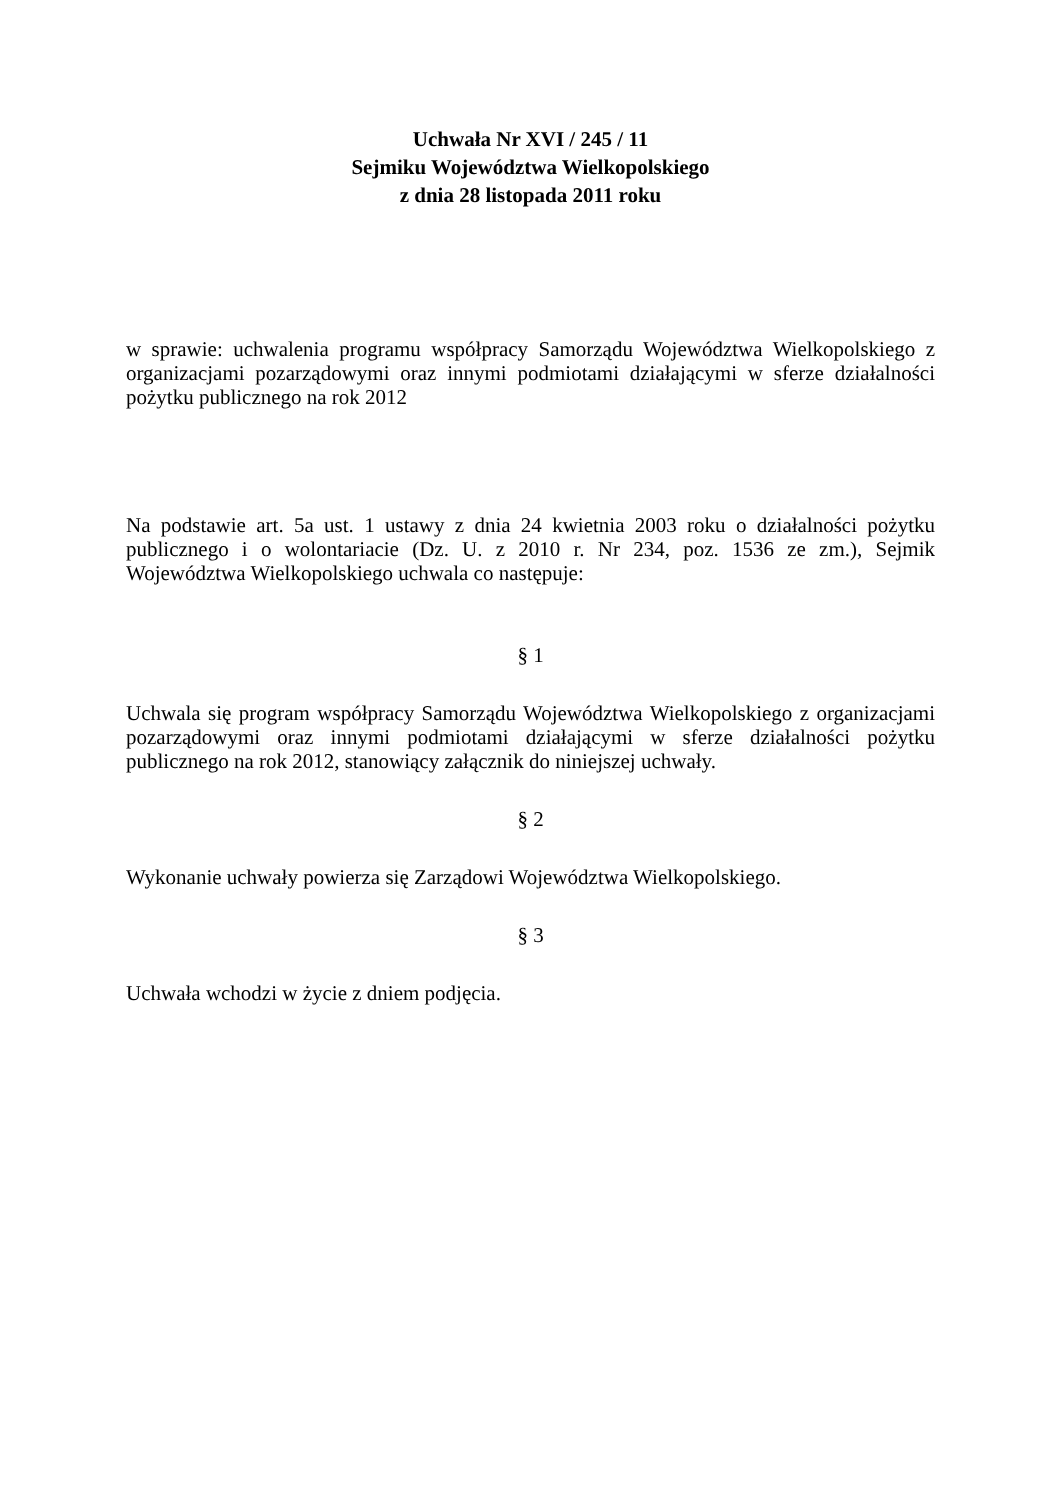Uchwała Nr XVI / 245 / 11
Sejmiku Województwa Wielkopolskiego
z dnia 28 listopada 2011 roku
w sprawie: uchwalenia programu współpracy Samorządu Województwa Wielkopolskiego z organizacjami pozarządowymi oraz innymi podmiotami działającymi w sferze działalności pożytku publicznego na rok 2012
Na podstawie art. 5a ust. 1 ustawy z dnia 24 kwietnia 2003 roku o działalności pożytku publicznego i o wolontariacie (Dz. U. z 2010 r. Nr 234, poz. 1536 ze zm.), Sejmik Województwa Wielkopolskiego uchwala co następuje:
§ 1
Uchwala się program współpracy Samorządu Województwa Wielkopolskiego z organizacjami pozarządowymi oraz innymi podmiotami działającymi w sferze działalności pożytku publicznego na rok 2012, stanowiący załącznik do niniejszej uchwały.
§ 2
Wykonanie uchwały powierza się Zarządowi Województwa Wielkopolskiego.
§ 3
Uchwała wchodzi w życie z dniem podjęcia.